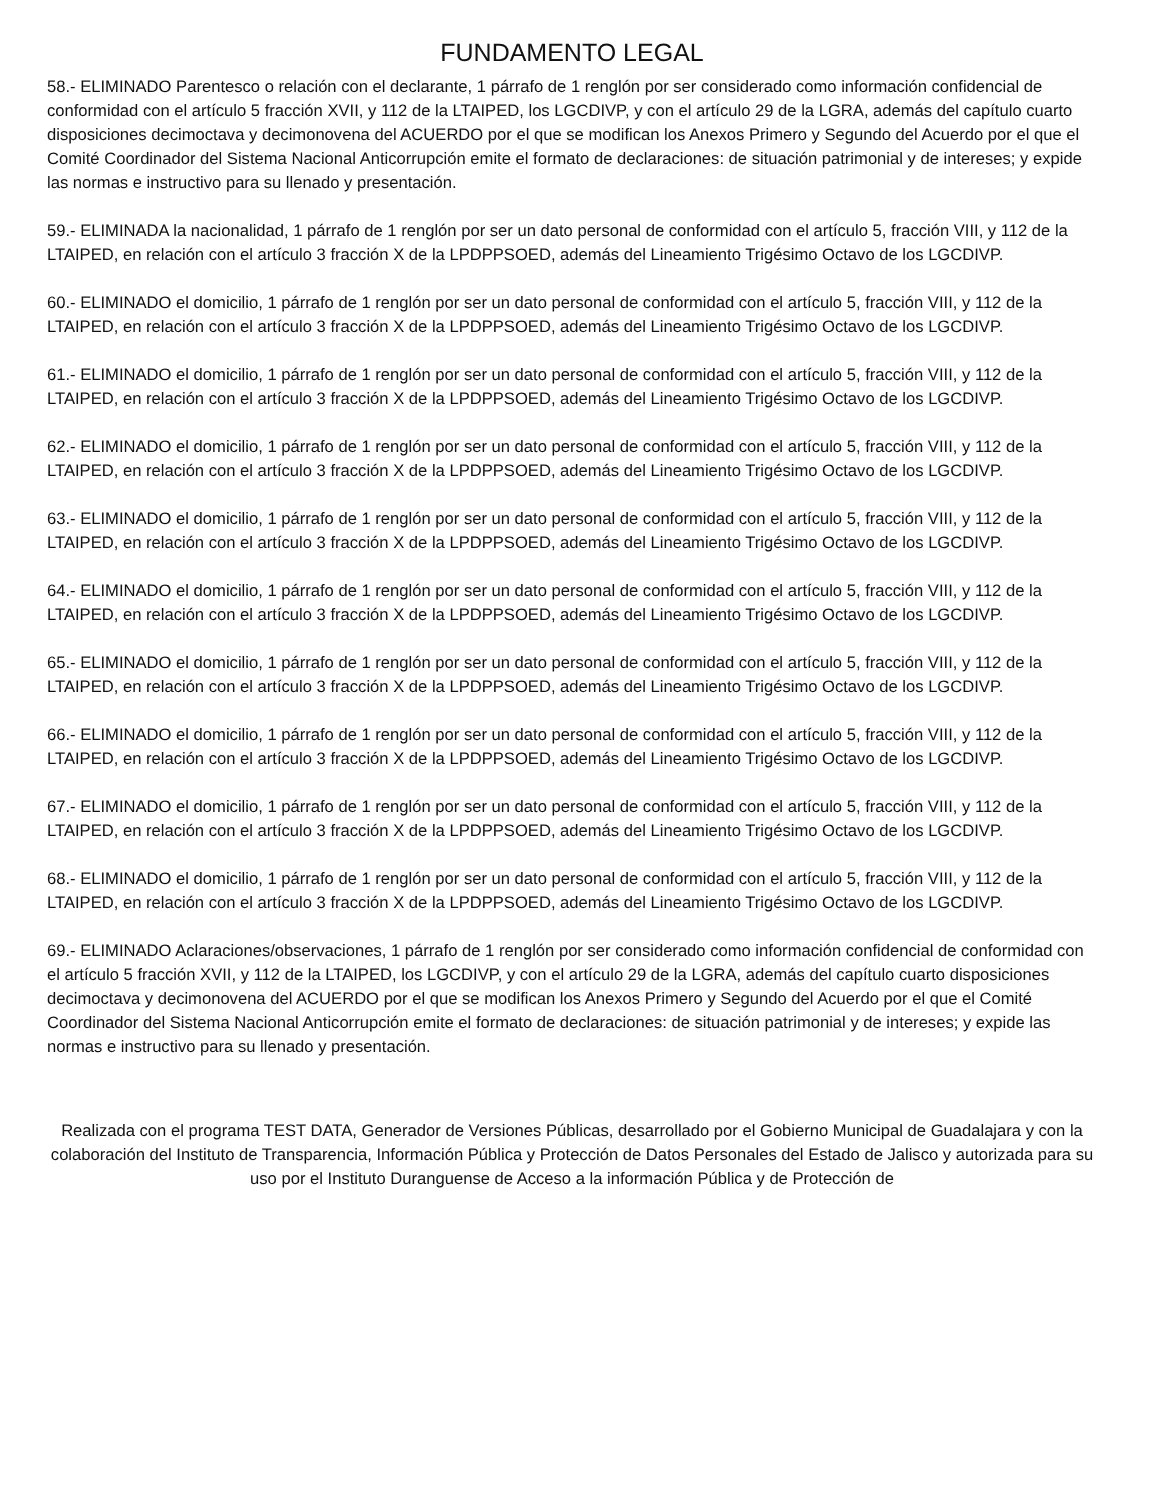FUNDAMENTO LEGAL
58.- ELIMINADO Parentesco o relación con el declarante, 1 párrafo de 1 renglón por ser considerado como información confidencial de conformidad con el artículo 5 fracción XVII, y 112 de la LTAIPED, los LGCDIVP, y con el artículo 29 de la LGRA, además del capítulo cuarto disposiciones decimoctava y decimonovena del ACUERDO por el que se modifican los Anexos Primero y Segundo del Acuerdo por el que el Comité Coordinador del Sistema Nacional Anticorrupción emite el formato de declaraciones: de situación patrimonial y de intereses; y expide las normas e instructivo para su llenado y presentación.
59.- ELIMINADA la nacionalidad, 1 párrafo de 1 renglón por ser un dato personal de conformidad con el artículo 5, fracción VIII, y 112 de la LTAIPED, en relación con el artículo 3 fracción X de la LPDPPSOED, además del Lineamiento Trigésimo Octavo de los LGCDIVP.
60.- ELIMINADO el domicilio, 1 párrafo de 1 renglón por ser un dato personal de conformidad con el artículo 5, fracción VIII, y 112 de la LTAIPED, en relación con el artículo 3 fracción X de la LPDPPSOED, además del Lineamiento Trigésimo Octavo de los LGCDIVP.
61.- ELIMINADO el domicilio, 1 párrafo de 1 renglón por ser un dato personal de conformidad con el artículo 5, fracción VIII, y 112 de la LTAIPED, en relación con el artículo 3 fracción X de la LPDPPSOED, además del Lineamiento Trigésimo Octavo de los LGCDIVP.
62.- ELIMINADO el domicilio, 1 párrafo de 1 renglón por ser un dato personal de conformidad con el artículo 5, fracción VIII, y 112 de la LTAIPED, en relación con el artículo 3 fracción X de la LPDPPSOED, además del Lineamiento Trigésimo Octavo de los LGCDIVP.
63.- ELIMINADO el domicilio, 1 párrafo de 1 renglón por ser un dato personal de conformidad con el artículo 5, fracción VIII, y 112 de la LTAIPED, en relación con el artículo 3 fracción X de la LPDPPSOED, además del Lineamiento Trigésimo Octavo de los LGCDIVP.
64.- ELIMINADO el domicilio, 1 párrafo de 1 renglón por ser un dato personal de conformidad con el artículo 5, fracción VIII, y 112 de la LTAIPED, en relación con el artículo 3 fracción X de la LPDPPSOED, además del Lineamiento Trigésimo Octavo de los LGCDIVP.
65.- ELIMINADO el domicilio, 1 párrafo de 1 renglón por ser un dato personal de conformidad con el artículo 5, fracción VIII, y 112 de la LTAIPED, en relación con el artículo 3 fracción X de la LPDPPSOED, además del Lineamiento Trigésimo Octavo de los LGCDIVP.
66.- ELIMINADO el domicilio, 1 párrafo de 1 renglón por ser un dato personal de conformidad con el artículo 5, fracción VIII, y 112 de la LTAIPED, en relación con el artículo 3 fracción X de la LPDPPSOED, además del Lineamiento Trigésimo Octavo de los LGCDIVP.
67.- ELIMINADO el domicilio, 1 párrafo de 1 renglón por ser un dato personal de conformidad con el artículo 5, fracción VIII, y 112 de la LTAIPED, en relación con el artículo 3 fracción X de la LPDPPSOED, además del Lineamiento Trigésimo Octavo de los LGCDIVP.
68.- ELIMINADO el domicilio, 1 párrafo de 1 renglón por ser un dato personal de conformidad con el artículo 5, fracción VIII, y 112 de la LTAIPED, en relación con el artículo 3 fracción X de la LPDPPSOED, además del Lineamiento Trigésimo Octavo de los LGCDIVP.
69.- ELIMINADO Aclaraciones/observaciones, 1 párrafo de 1 renglón por ser considerado como información confidencial de conformidad con el artículo 5 fracción XVII, y 112 de la LTAIPED, los LGCDIVP, y con el artículo 29 de la LGRA, además del capítulo cuarto disposiciones decimoctava y decimonovena del ACUERDO por el que se modifican los Anexos Primero y Segundo del Acuerdo por el que el Comité Coordinador del Sistema Nacional Anticorrupción emite el formato de declaraciones: de situación patrimonial y de intereses; y expide las normas e instructivo para su llenado y presentación.
Realizada con el programa TEST DATA, Generador de Versiones Públicas, desarrollado por el Gobierno Municipal de Guadalajara y con la colaboración del Instituto de Transparencia, Información Pública y Protección de Datos Personales del Estado de Jalisco y autorizada para su uso por el Instituto Duranguense de Acceso a la información Pública y de Protección de